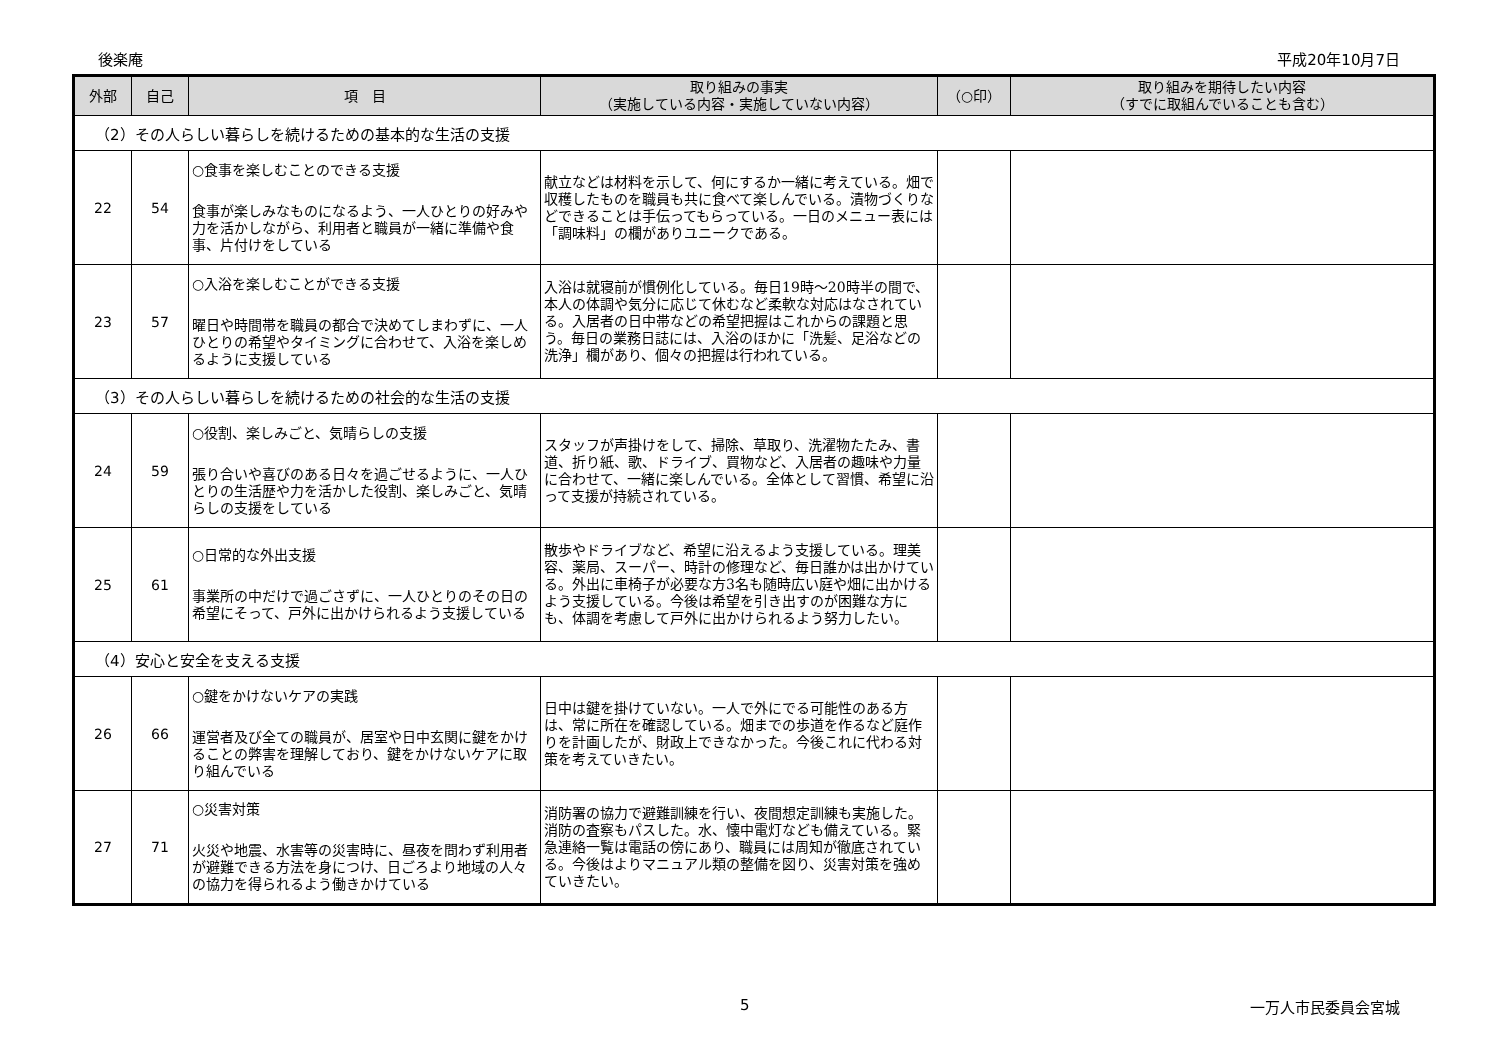後楽庵 平成20年10月7日
| 外部 | 自己 | 項 目 | 取り組みの事実 （実施している内容・実施していない内容） | （○印） | 取り組みを期待したい内容 （すでに取組んでいることも含む） |
| --- | --- | --- | --- | --- | --- |
| （2）その人らしい暮らしを続けるための基本的な生活の支援 | | | | | |
| 22 | 54 | ○食事を楽しむことのできる支援 食事が楽しみなものになるよう、一人ひとりの好みや力を活かしながら、利用者と職員が一緒に準備や食事、片付けをしている | 献立などは材料を示して、何にするか一緒に考えている。畑で収穫したものを職員も共に食べて楽しんでいる。漬物づくりなどできることは手伝ってもらっている。一日のメニュー表には「調味料」の欄がありユニークである。 | | |
| 23 | 57 | ○入浴を楽しむことができる支援 曜日や時間帯を職員の都合で決めてしまわずに、一人ひとりの希望やタイミングに合わせて、入浴を楽しめるように支援している | 入浴は就寝前が慣例化している。毎日19時～20時半の間で、本人の体調や気分に応じて休むなど柔軟な対応はなされている。入居者の日中帯などの希望把握はこれからの課題と思う。毎日の業務日誌には、入浴のほかに「洗髪、足浴などの洗浄」欄があり、個々の把握は行われている。 | | |
| （3）その人らしい暮らしを続けるための社会的な生活の支援 | | | | | |
| 24 | 59 | ○役割、楽しみごと、気晴らしの支援 張り合いや喜びのある日々を過ごせるように、一人ひとりの生活歴や力を活かした役割、楽しみごと、気晴らしの支援をしている | スタッフが声掛けをして、掃除、草取り、洗濯物たたみ、書道、折り紙、歌、ドライブ、買物など、入居者の趣味や力量に合わせて、一緒に楽しんでいる。全体として習慣、希望に沿って支援が持続されている。 | | |
| 25 | 61 | ○日常的な外出支援 事業所の中だけで過ごさずに、一人ひとりのその日の希望にそって、戸外に出かけられるよう支援している | 散歩やドライブなど、希望に沿えるよう支援している。理美容、薬局、スーパー、時計の修理など、毎日誰かは出かけている。外出に車椅子が必要な方3名も随時広い庭や畑に出かけるよう支援している。今後は希望を引き出すのが困難な方にも、体調を考慮して戸外に出かけられるよう努力したい。 | | |
| （4）安心と安全を支える支援 | | | | | |
| 26 | 66 | ○鍵をかけないケアの実践 運営者及び全ての職員が、居室や日中玄関に鍵をかけることの弊害を理解しており、鍵をかけないケアに取り組んでいる | 日中は鍵を掛けていない。一人で外にでる可能性のある方は、常に所在を確認している。畑までの歩道を作るなど庭作りを計画したが、財政上できなかった。今後これに代わる対策を考えていきたい。 | | |
| 27 | 71 | ○災害対策 火災や地震、水害等の災害時に、昼夜を問わず利用者が避難できる方法を身につけ、日ごろより地域の人々の協力を得られるよう働きかけている | 消防署の協力で避難訓練を行い、夜間想定訓練も実施した。消防の査察もパスした。水、懐中電灯なども備えている。緊急連絡一覧は電話の傍にあり、職員には周知が徹底されている。今後はよりマニュアル類の整備を図り、災害対策を強めていきたい。 | | |
5 一万人市民委員会宮城